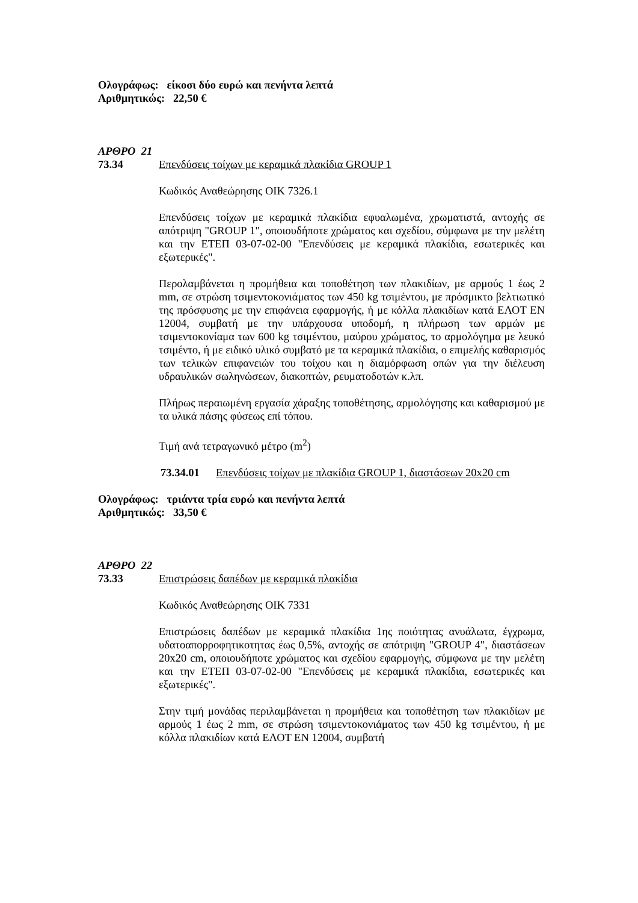Ολογράφως: είκοσι δύο ευρώ και πενήντα λεπτά
Αριθμητικώς: 22,50 €
ΑΡΘΡΟ 21
73.34 Επενδύσεις τοίχων με κεραμικά πλακίδια GROUP 1
Κωδικός Αναθεώρησης ΟΙΚ 7326.1
Επενδύσεις τοίχων με κεραμικά πλακίδια εφυαλωμένα, χρωματιστά, αντοχής σε απότριψη "GROUP 1", οποιουδήποτε χρώματος και σχεδίου, σύμφωνα με την μελέτη και την ΕΤΕΠ 03-07-02-00 "Επενδύσεις με κεραμικά πλακίδια, εσωτερικές και εξωτερικές".
Περολαμβάνεται η προμήθεια και τοποθέτηση των πλακιδίων, με αρμούς 1 έως 2 mm, σε στρώση τσιμεντοκονιάματος των 450 kg τσιμέντου, με πρόσμικτο βελτιωτικό της πρόσφυσης με την επιφάνεια εφαρμογής, ή με κόλλα πλακιδίων κατά ΕΛΟΤ ΕΝ 12004, συμβατή με την υπάρχουσα υποδομή, η πλήρωση των αρμών με τσιμεντοκονίαμα των 600 kg τσιμέντου, μαύρου χρώματος, το αρμολόγημα με λευκό τσιμέντο, ή με ειδικό υλικό συμβατό με τα κεραμικά πλακίδια, ο επιμελής καθαρισμός των τελικών επιφανειών του τοίχου και η διαμόρφωση οπών για την διέλευση υδραυλικών σωληνώσεων, διακοπτών, ρευματοδοτών κ.λπ.
Πλήρως περαιωμένη εργασία χάραξης τοποθέτησης, αρμολόγησης και καθαρισμού με τα υλικά πάσης φύσεως επί τόπου.
Τιμή ανά τετραγωνικό μέτρο (m<sup>2</sup>)
73.34.01 Επενδύσεις τοίχων με πλακίδια GROUP 1, διαστάσεων 20x20 cm
Ολογράφως: τριάντα τρία ευρώ και πενήντα λεπτά
Αριθμητικώς: 33,50 €
ΑΡΘΡΟ 22
73.33 Επιστρώσεις δαπέδων με κεραμικά πλακίδια
Κωδικός Αναθεώρησης ΟΙΚ 7331
Επιστρώσεις δαπέδων με κεραμικά πλακίδια 1ης ποιότητας ανυάλωτα, έγχρωμα, υδατοαπορροφητικοτητας έως 0,5%, αντοχής σε απότριψη "GROUP 4", διαστάσεων 20x20 cm, οποιουδήποτε χρώματος και σχεδίου εφαρμογής, σύμφωνα με την μελέτη και την ΕΤΕΠ 03-07-02-00 "Επενδύσεις με κεραμικά πλακίδια, εσωτερικές και εξωτερικές".
Στην τιμή μονάδας περιλαμβάνεται η προμήθεια και τοποθέτηση των πλακιδίων με αρμούς 1 έως 2 mm, σε στρώση τσιμεντοκονιάματος των 450 kg τσιμέντου, ή με κόλλα πλακιδίων κατά ΕΛΟΤ ΕΝ 12004, συμβατή